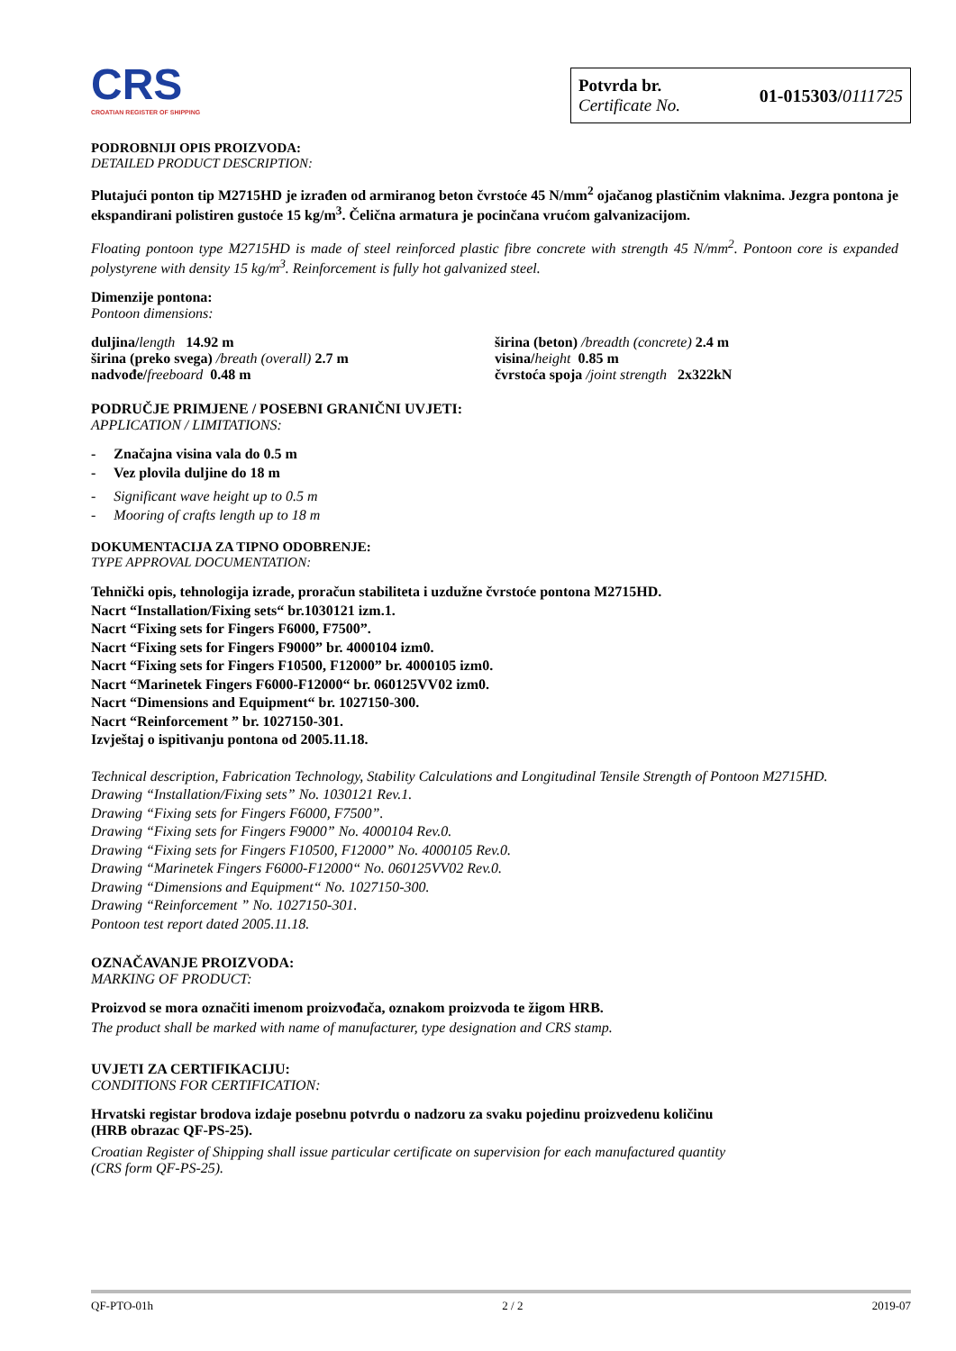CRS
CROATIAN REGISTER OF SHIPPING
Potvrda br.
Certificate No.
01-015303/0111725
PODROBNIJI OPIS PROIZVODA:
DETAILED PRODUCT DESCRIPTION:
Plutajući ponton tip M2715HD je izrađen od armiranog beton čvrstoće 45 N/mm<sup>2</sup> ojačanog plastičnim vlaknima. Jezgra pontona je ekspandirani polistiren gustoće 15 kg/m<sup>3</sup>. Čelična armatura je pocinčana vrućom galvanizacijom.
Floating pontoon type M2715HD is made of steel reinforced plastic fibre concrete with strength 45 N/mm<sup>2</sup>. Pontoon core is expanded polystyrene with density 15 kg/m<sup>3</sup>. Reinforcement is fully hot galvanized steel.
Dimenzije pontona:
Pontoon dimensions:
duljina/length 14.92 m
širina (preko svega) /breath (overall) 2.7 m
nadvođe/freeboard 0.48 m
širina (beton) /breadth (concrete) 2.4 m
visina/height 0.85 m
čvrstoća spoja /joint strength 2x322kN
PODRUČJE PRIMJENE / POSEBNI GRANIČNI UVJETI:
APPLICATION / LIMITATIONS:
- Značajna visina vala do 0.5 m
- Vez plovila duljine do 18 m
- Significant wave height up to 0.5 m
- Mooring of crafts length up to 18 m
DOKUMENTACIJA ZA TIPNO ODOBRENJE:
TYPE APPROVAL DOCUMENTATION:
Tehnički opis, tehnologija izrade, proračun stabiliteta i uzdužne čvrstoće pontona M2715HD.
Nacrt “Installation/Fixing sets“ br.1030121 izm.1.
Nacrt “Fixing sets for Fingers F6000, F7500”.
Nacrt “Fixing sets for Fingers F9000” br. 4000104 izm0.
Nacrt “Fixing sets for Fingers F10500, F12000” br. 4000105 izm0.
Nacrt “Marinetek Fingers F6000-F12000“ br. 060125VV02 izm0.
Nacrt “Dimensions and Equipment“ br. 1027150-300.
Nacrt “Reinforcement ” br. 1027150-301.
Izvještaj o ispitivanju pontona od 2005.11.18.
Technical description, Fabrication Technology, Stability Calculations and Longitudinal Tensile Strength of Pontoon M2715HD.
Drawing “Installation/Fixing sets” No. 1030121 Rev.1.
Drawing “Fixing sets for Fingers F6000, F7500”.
Drawing “Fixing sets for Fingers F9000” No. 4000104 Rev.0.
Drawing “Fixing sets for Fingers F10500, F12000” No. 4000105 Rev.0.
Drawing “Marinetek Fingers F6000-F12000“ No. 060125VV02 Rev.0.
Drawing “Dimensions and Equipment“ No. 1027150-300.
Drawing “Reinforcement ” No. 1027150-301.
Pontoon test report dated 2005.11.18.
OZNAČAVANJE PROIZVODA:
MARKING OF PRODUCT:
Proizvod se mora označiti imenom proizvođača, oznakom proizvoda te žigom HRB.
The product shall be marked with name of manufacturer, type designation and CRS stamp.
UVJETI ZA CERTIFIKACIJU:
CONDITIONS FOR CERTIFICATION:
Hrvatski registar brodova izdaje posebnu potvrdu o nadzoru za svaku pojedinu proizvedenu količinu
(HRB obrazac QF-PS-25).
Croatian Register of Shipping shall issue particular certificate on supervision for each manufactured quantity
(CRS form QF-PS-25).
QF-PTO-01h 2 / 2 2019-07